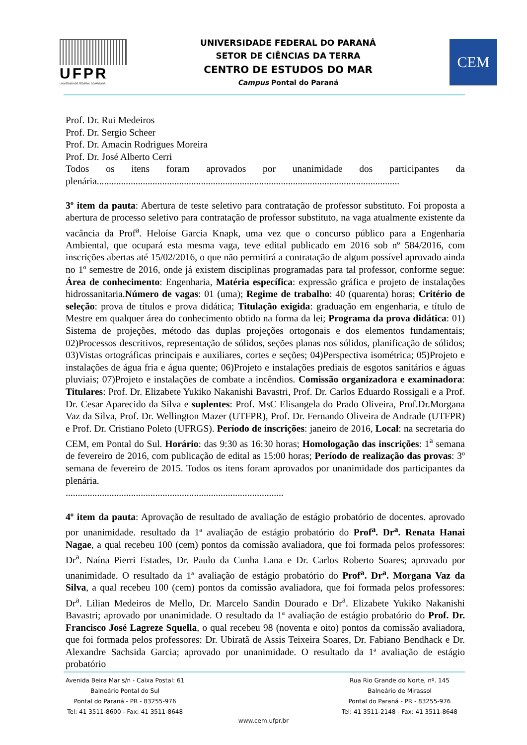UFPR
UNIVERSIDADE FEDERAL DO PARANÁ
UNIVERSIDADE FEDERAL DO PARANÁ
SETOR DE CIÊNCIAS DA TERRA
CENTRO DE ESTUDOS DO MAR
Campus Pontal do Paraná
CEM
Prof. Dr. Rui Medeiros
Prof. Dr. Sergio Scheer
Prof. Dr. Amacin Rodrigues Moreira
Prof. Dr. José Alberto Cerri
Todos os itens foram aprovados por unanimidade dos participantes da plenária.............................................................................................................................
3º item da pauta: Abertura de teste seletivo para contratação de professor substituto. Foi proposta a abertura de processo seletivo para contratação de professor substituto, na vaga atualmente existente da vacância da Prof<sup>a</sup>. Heloíse Garcia Knapk, uma vez que o concurso público para a Engenharia Ambiental, que ocupará esta mesma vaga, teve edital publicado em 2016 sob nº 584/2016, com inscrições abertas até 15/02/2016, o que não permitirá a contratação de algum possível aprovado ainda no 1º semestre de 2016, onde já existem disciplinas programadas para tal professor, conforme segue: Área de conhecimento: Engenharia, Matéria específica: expressão gráfica e projeto de instalações hidrossanitaria.Número de vagas: 01 (uma); Regime de trabalho: 40 (quarenta) horas; Critério de seleção: prova de títulos e prova didática; Titulação exigida: graduação em engenharia, e título de Mestre em qualquer área do conhecimento obtido na forma da lei; Programa da prova didática: 01) Sistema de projeções, método das duplas projeções ortogonais e dos elementos fundamentais; 02)Processos descritivos, representação de sólidos, seções planas nos sólidos, planificação de sólidos; 03)Vistas ortográficas principais e auxiliares, cortes e seções; 04)Perspectiva isométrica; 05)Projeto e instalações de água fria e água quente; 06)Projeto e instalações prediais de esgotos sanitários e águas pluviais; 07)Projeto e instalações de combate a incêndios. Comissão organizadora e examinadora: Titulares: Prof. Dr. Elizabete Yukiko Nakanishi Bavastri, Prof. Dr. Carlos Eduardo Rossigali e a Prof. Dr. Cesar Aparecido da Silva e suplentes: Prof. MsC Elisangela do Prado Oliveira, Prof.Dr.Morgana Vaz da Silva, Prof. Dr. Wellington Mazer (UTFPR), Prof. Dr. Fernando Oliveira de Andrade (UTFPR) e Prof. Dr. Cristiano Poleto (UFRGS). Período de inscrições: janeiro de 2016, Local: na secretaria do CEM, em Pontal do Sul. Horário: das 9:30 as 16:30 horas; Homologação das inscrições: 1<sup>a</sup> semana de fevereiro de 2016, com publicação de edital as 15:00 horas; Período de realização das provas: 3º semana de fevereiro de 2015. Todos os itens foram aprovados por unanimidade dos participantes da plenária.
..........................................................................................
4º item da pauta: Aprovação de resultado de avaliação de estágio probatório de docentes. aprovado por unanimidade. resultado da 1ª avaliação de estágio probatório do Prof<sup>a</sup>. Dr<sup>a</sup>. Renata Hanai Nagae, a qual recebeu 100 (cem) pontos da comissão avaliadora, que foi formada pelos professores: Dr<sup>a</sup>. Naína Pierri Estades, Dr. Paulo da Cunha Lana e Dr. Carlos Roberto Soares; aprovado por unanimidade. O resultado da 1ª avaliação de estágio probatório do Prof<sup>a</sup>. Dr<sup>a</sup>. Morgana Vaz da Silva, a qual recebeu 100 (cem) pontos da comissão avaliadora, que foi formada pelos professores: Dr<sup>a</sup>. Lilian Medeiros de Mello, Dr. Marcelo Sandin Dourado e Dr<sup>a</sup>. Elizabete Yukiko Nakanishi Bavastri; aprovado por unanimidade. O resultado da 1ª avaliação de estágio probatório do Prof. Dr. Francisco José Lagreze Squella, o qual recebeu 98 (noventa e oito) pontos da comissão avaliadora, que foi formada pelos professores: Dr. Ubiratã de Assis Teixeira Soares, Dr. Fabiano Bendhack e Dr. Alexandre Sachsida Garcia; aprovado por unanimidade. O resultado da 1ª avaliação de estágio probatório
Avenida Beira Mar s/n - Caixa Postal: 61
Balneário Pontal do Sul
Pontal do Paraná - PR - 83255-976
Tel: 41 3511-8600 - Fax: 41 3511-8648
Rua Rio Grande do Norte, nº. 145
Balneário de Mirassol
Pontal do Paraná - PR - 83255-976
Tel: 41 3511-2148 - Fax: 41 3511-8648
www.cem.ufpr.br